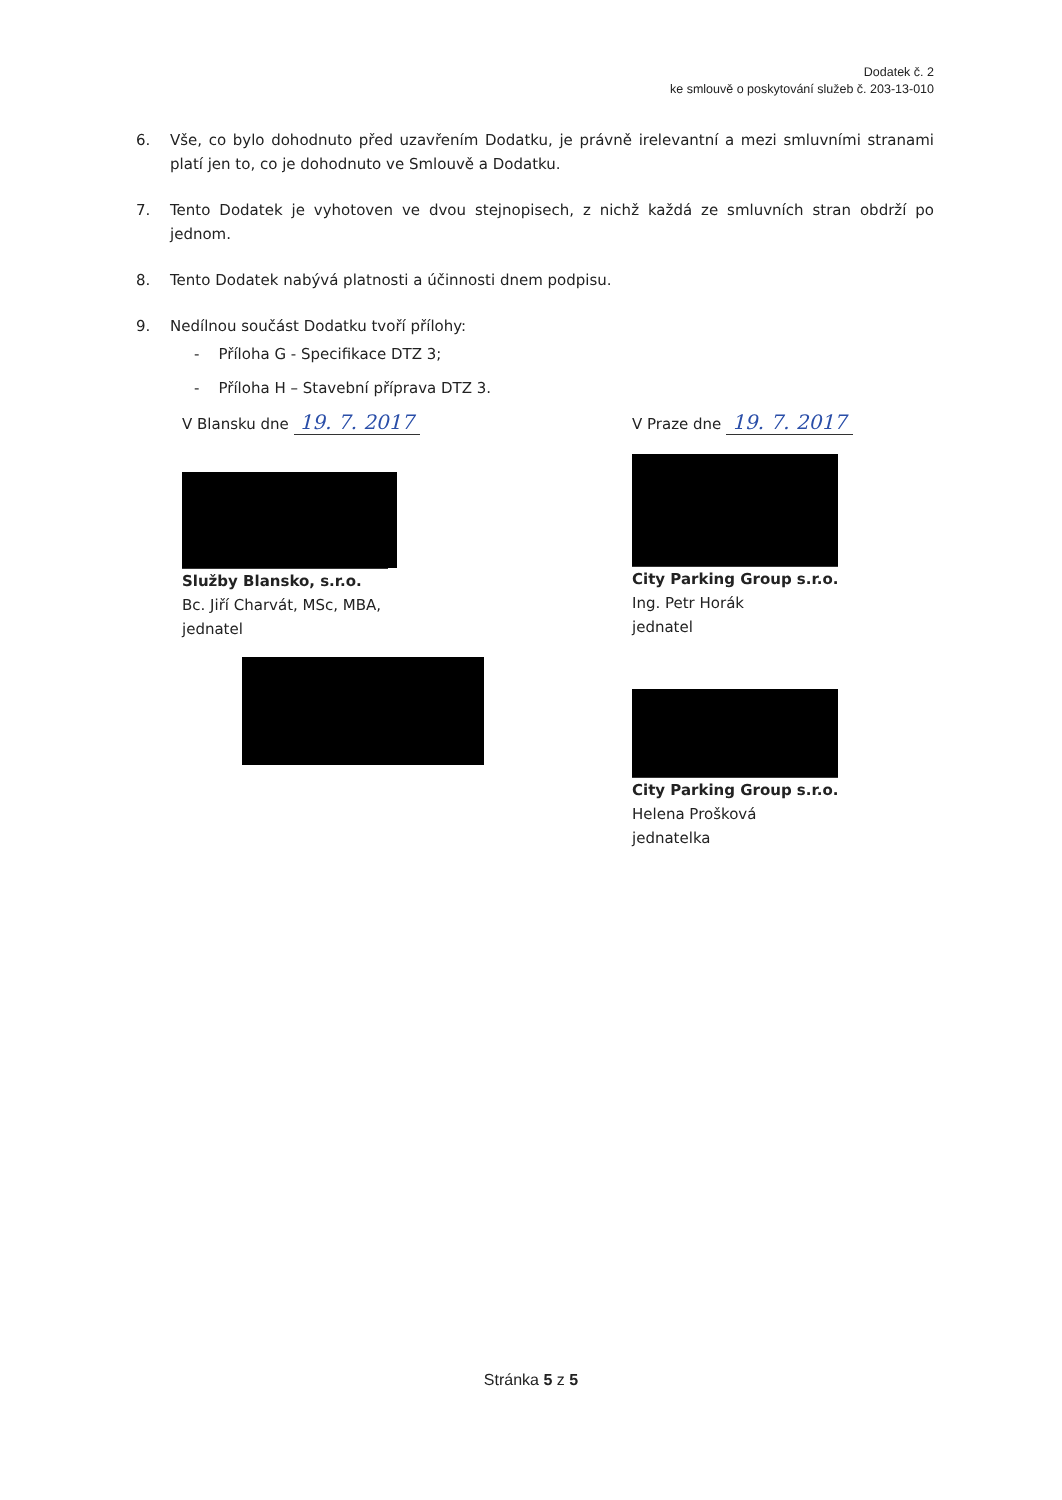Dodatek č. 2
ke smlouvě o poskytování služeb č. 203-13-010
6. Vše, co bylo dohodnuto před uzavřením Dodatku, je právně irelevantní a mezi smluvními stranami platí jen to, co je dohodnuto ve Smlouvě a Dodatku.
7. Tento Dodatek je vyhotoven ve dvou stejnopisech, z nichž každá ze smluvních stran obdrží po jednom.
8. Tento Dodatek nabývá platnosti a účinnosti dnem podpisu.
9. Nedílnou součást Dodatku tvoří přílohy:
- Příloha G - Specifikace DTZ 3;
- Příloha H – Stavební příprava DTZ 3.
V Blansku dne 19. 7. 2017
Služby Blansko, s.r.o.
Bc. Jiří Charvát, MSc, MBA,
jednatel
V Praze dne 19. 7. 2017
City Parking Group s.r.o.
Ing. Petr Horák
jednatel
City Parking Group s.r.o.
Helena Prošková
jednatelka
Stránka 5 z 5